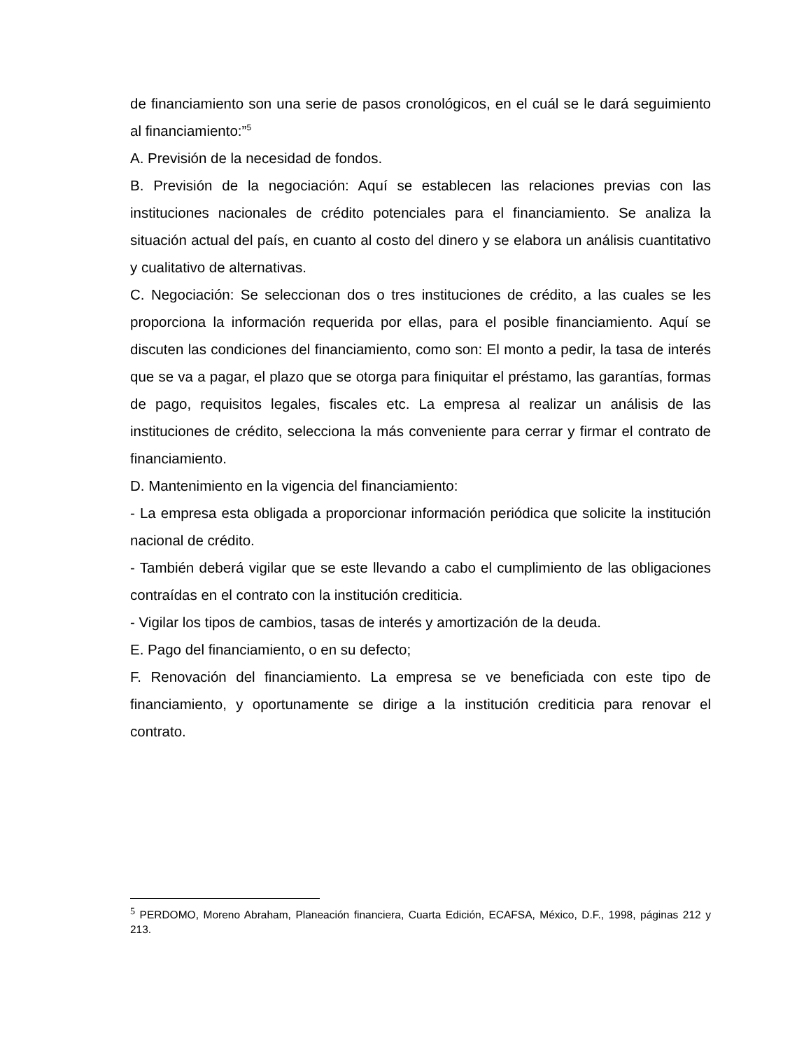de financiamiento son una serie de pasos cronológicos, en el cuál se le dará seguimiento al financiamiento:”<sup>5</sup>
A. Previsión de la necesidad de fondos.
B. Previsión de la negociación: Aquí se establecen las relaciones previas con las instituciones nacionales de crédito potenciales para el financiamiento. Se analiza la situación actual del país, en cuanto al costo del dinero y se elabora un análisis cuantitativo y cualitativo de alternativas.
C. Negociación: Se seleccionan dos o tres instituciones de crédito, a las cuales se les proporciona la información requerida por ellas, para el posible financiamiento. Aquí se discuten las condiciones del financiamiento, como son: El monto a pedir, la tasa de interés que se va a pagar, el plazo que se otorga para finiquitar el préstamo, las garantías, formas de pago, requisitos legales, fiscales etc. La empresa al realizar un análisis de las instituciones de crédito, selecciona la más conveniente para cerrar y firmar el contrato de financiamiento.
D. Mantenimiento en la vigencia del financiamiento:
- La empresa esta obligada a proporcionar información periódica que solicite la institución nacional de crédito.
- También deberá vigilar que se este llevando a cabo el cumplimiento de las obligaciones contraídas en el contrato con la institución crediticia.
- Vigilar los tipos de cambios, tasas de interés y amortización de la deuda.
E. Pago del financiamiento, o en su defecto;
F. Renovación del financiamiento. La empresa se ve beneficiada con este tipo de financiamiento, y oportunamente se dirige a la institución crediticia para renovar el contrato.
<sup>5</sup> PERDOMO, Moreno Abraham, Planeación financiera, Cuarta Edición, ECAFSA, México, D.F., 1998, páginas 212 y 213.